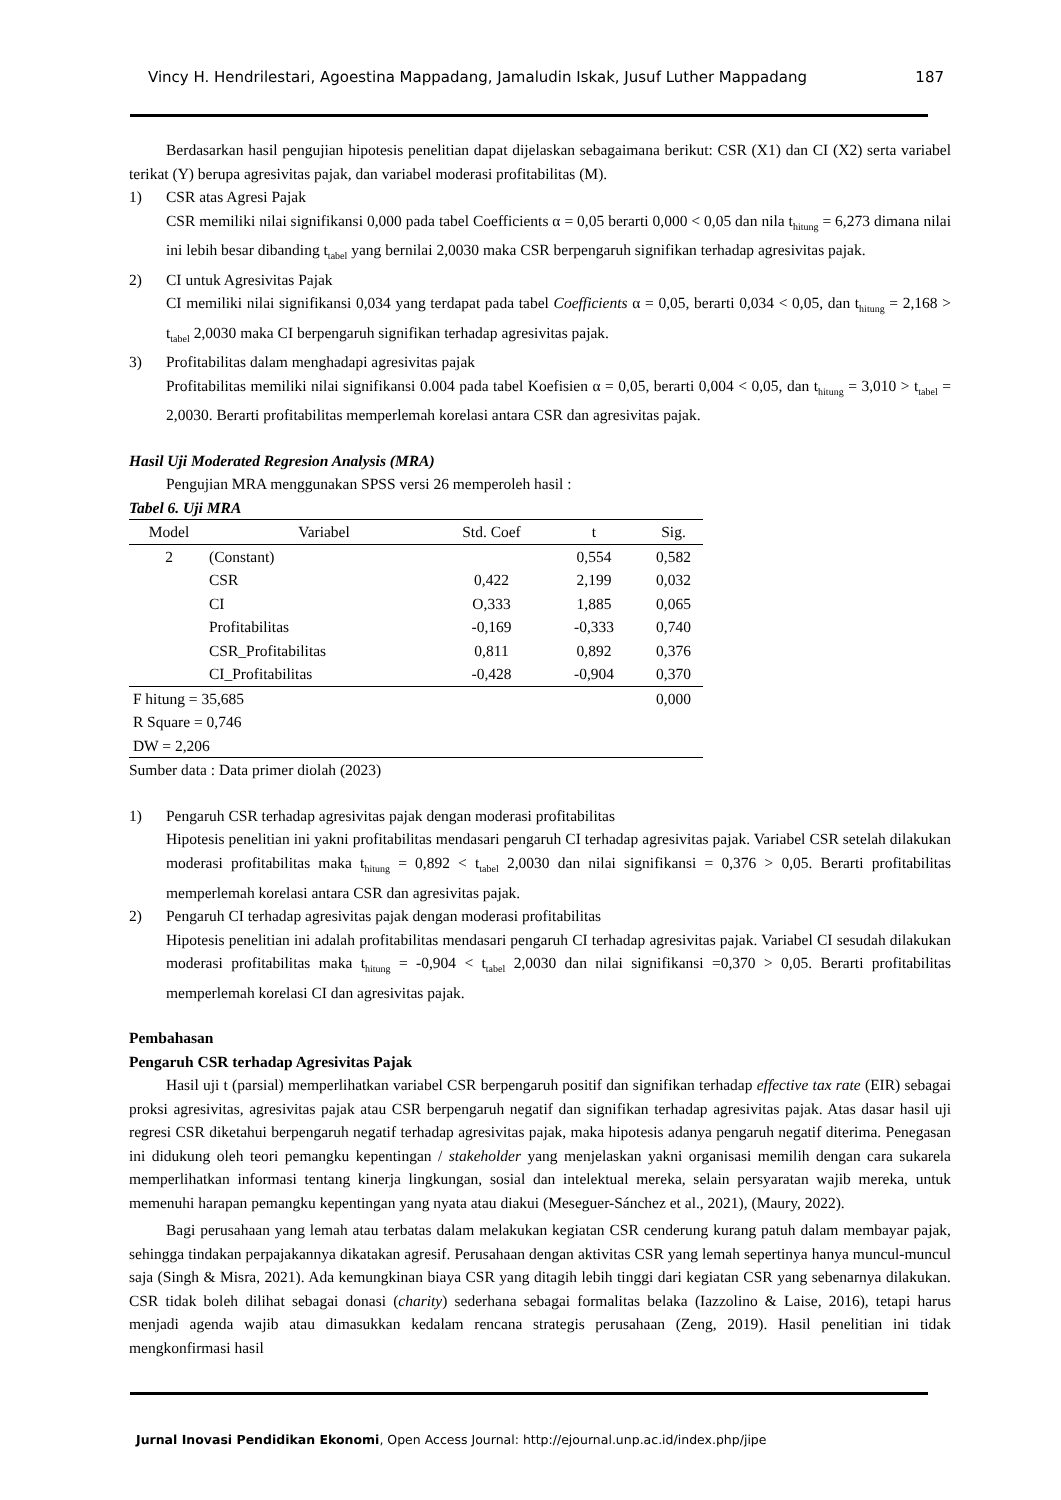Vincy H. Hendrilestari, Agoestina Mappadang, Jamaludin Iskak, Jusuf Luther Mappadang 187
Berdasarkan hasil pengujian hipotesis penelitian dapat dijelaskan sebagaimana berikut: CSR (X1) dan CI (X2) serta variabel terikat (Y) berupa agresivitas pajak, dan variabel moderasi profitabilitas (M).
1) CSR atas Agresi Pajak
CSR memiliki nilai signifikansi 0,000 pada tabel Coefficients α = 0,05 berarti 0,000 < 0,05 dan nila t<sub>hitung</sub> = 6,273 dimana nilai ini lebih besar dibanding t<sub>tabel</sub> yang bernilai 2,0030 maka CSR berpengaruh signifikan terhadap agresivitas pajak.
2) CI untuk Agresivitas Pajak
CI memiliki nilai signifikansi 0,034 yang terdapat pada tabel Coefficients α = 0,05, berarti 0,034 < 0,05, dan t<sub>hitung</sub> = 2,168 > t<sub>tabel</sub> 2,0030 maka CI berpengaruh signifikan terhadap agresivitas pajak.
3) Profitabilitas dalam menghadapi agresivitas pajak
Profitabilitas memiliki nilai signifikansi 0.004 pada tabel Koefisien α = 0,05, berarti 0,004 < 0,05, dan t<sub>hitung</sub> = 3,010 > t<sub>tabel</sub> = 2,0030. Berarti profitabilitas memperlemah korelasi antara CSR dan agresivitas pajak.
Hasil Uji Moderated Regresion Analysis (MRA)
Pengujian MRA menggunakan SPSS versi 26 memperoleh hasil :
Tabel 6. Uji MRA
| Model | Variabel | Std. Coef | t | Sig. |
| --- | --- | --- | --- | --- |
| 2 | (Constant) | | 0,554 | 0,582 |
| | CSR | 0,422 | 2,199 | 0,032 |
| | CI | O,333 | 1,885 | 0,065 |
| | Profitabilitas | -0,169 | -0,333 | 0,740 |
| | CSR_Profitabilitas | 0,811 | 0,892 | 0,376 |
| | CI_Profitabilitas | -0,428 | -0,904 | 0,370 |
| F hitung = 35,685 | | | | 0,000 |
| R Square = 0,746 | | | | |
| DW = 2,206 | | | | |
Sumber data : Data primer diolah (2023)
1) Pengaruh CSR terhadap agresivitas pajak dengan moderasi profitabilitas
Hipotesis penelitian ini yakni profitabilitas mendasari pengaruh CI terhadap agresivitas pajak. Variabel CSR setelah dilakukan moderasi profitabilitas maka t<sub>hitung</sub> = 0,892 < t<sub>tabel</sub> 2,0030 dan nilai signifikansi = 0,376 > 0,05. Berarti profitabilitas memperlemah korelasi antara CSR dan agresivitas pajak.
2) Pengaruh CI terhadap agresivitas pajak dengan moderasi profitabilitas
Hipotesis penelitian ini adalah profitabilitas mendasari pengaruh CI terhadap agresivitas pajak. Variabel CI sesudah dilakukan moderasi profitabilitas maka t<sub>hitung</sub> = -0,904 < t<sub>tabel</sub> 2,0030 dan nilai signifikansi =0,370 > 0,05. Berarti profitabilitas memperlemah korelasi CI dan agresivitas pajak.
Pembahasan
Pengaruh CSR terhadap Agresivitas Pajak
Hasil uji t (parsial) memperlihatkan variabel CSR berpengaruh positif dan signifikan terhadap effective tax rate (EIR) sebagai proksi agresivitas, agresivitas pajak atau CSR berpengaruh negatif dan signifikan terhadap agresivitas pajak. Atas dasar hasil uji regresi CSR diketahui berpengaruh negatif terhadap agresivitas pajak, maka hipotesis adanya pengaruh negatif diterima. Penegasan ini didukung oleh teori pemangku kepentingan / stakeholder yang menjelaskan yakni organisasi memilih dengan cara sukarela memperlihatkan informasi tentang kinerja lingkungan, sosial dan intelektual mereka, selain persyaratan wajib mereka, untuk memenuhi harapan pemangku kepentingan yang nyata atau diakui (Meseguer-Sánchez et al., 2021), (Maury, 2022).
Bagi perusahaan yang lemah atau terbatas dalam melakukan kegiatan CSR cenderung kurang patuh dalam membayar pajak, sehingga tindakan perpajakannya dikatakan agresif. Perusahaan dengan aktivitas CSR yang lemah sepertinya hanya muncul-muncul saja (Singh & Misra, 2021). Ada kemungkinan biaya CSR yang ditagih lebih tinggi dari kegiatan CSR yang sebenarnya dilakukan. CSR tidak boleh dilihat sebagai donasi (charity) sederhana sebagai formalitas belaka (Iazzolino & Laise, 2016), tetapi harus menjadi agenda wajib atau dimasukkan kedalam rencana strategis perusahaan (Zeng, 2019). Hasil penelitian ini tidak mengkonfirmasi hasil
Jurnal Inovasi Pendidikan Ekonomi, Open Access Journal: http://ejournal.unp.ac.id/index.php/jipe